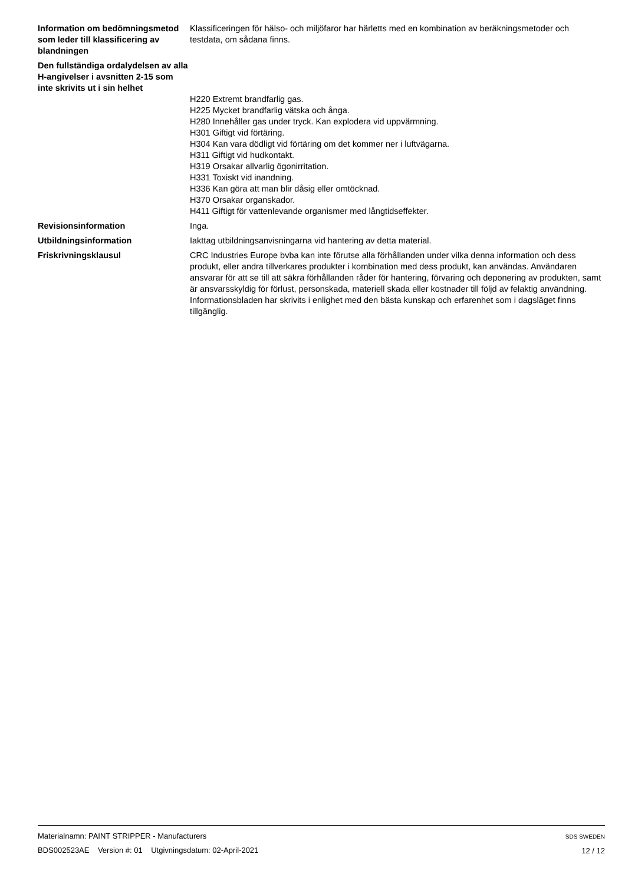Information om bedömningsmetod som leder till klassificering av blandningen
Klassificeringen för hälso- och miljöfaror har härletts med en kombination av beräkningsmetoder och testdata, om sådana finns.
Den fullständiga ordalydelsen av alla H-angivelser i avsnitten 2-15 som inte skrivits ut i sin helhet
H220 Extremt brandfarlig gas.
H225 Mycket brandfarlig vätska och ånga.
H280 Innehåller gas under tryck. Kan explodera vid uppvärmning.
H301 Giftigt vid förtäring.
H304 Kan vara dödligt vid förtäring om det kommer ner i luftvägarna.
H311 Giftigt vid hudkontakt.
H319 Orsakar allvarlig ögonirritation.
H331 Toxiskt vid inandning.
H336 Kan göra att man blir dåsig eller omtöcknad.
H370 Orsakar organskador.
H411 Giftigt för vattenlevande organismer med långtidseffekter.
Revisionsinformation Inga.
Utbildningsinformation Iakttag utbildningsanvisningarna vid hantering av detta material.
Friskrivningsklausul CRC Industries Europe bvba kan inte förutse alla förhållanden under vilka denna information och dess produkt, eller andra tillverkares produkter i kombination med dess produkt, kan användas. Användaren ansvarar för att se till att säkra förhållanden råder för hantering, förvaring och deponering av produkten, samt är ansvarsskyldig för förlust, personskada, materiell skada eller kostnader till följd av felaktig användning. Informationsbladen har skrivits i enlighet med den bästa kunskap och erfarenhet som i dagsläget finns tillgänglig.
Materialnamn: PAINT STRIPPER - Manufacturers
BDS002523AE Version #: 01 Utgivningsdatum: 02-April-2021
SDS SWEDEN
12 / 12